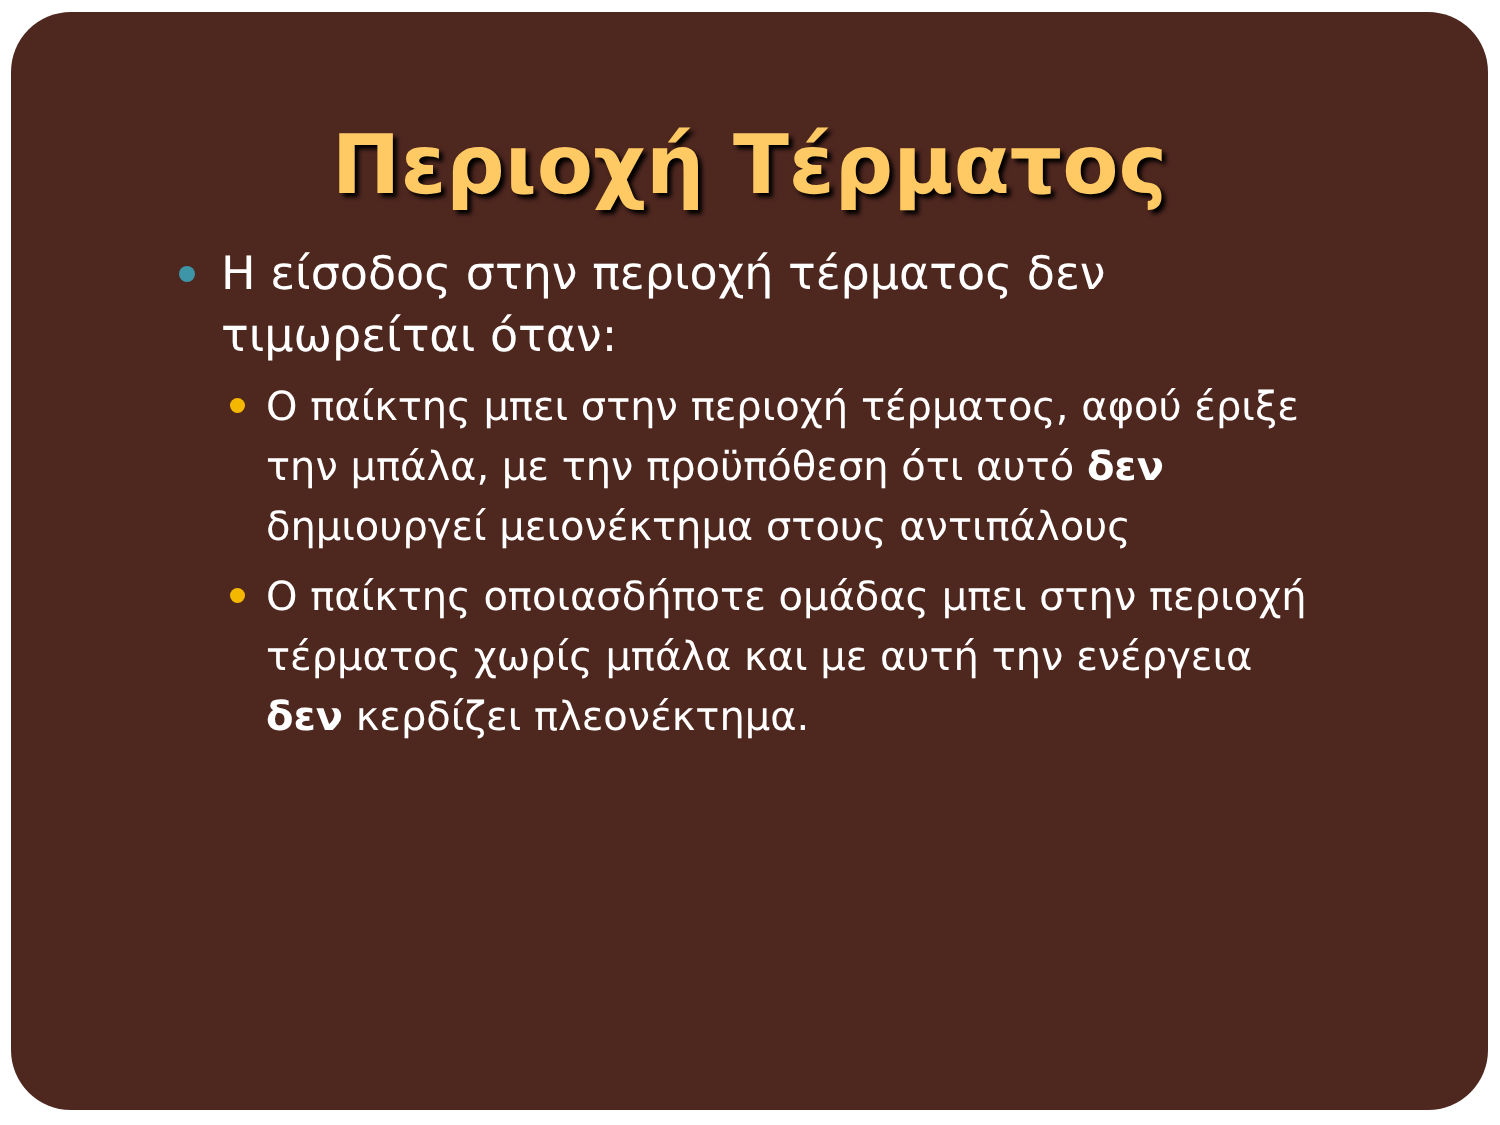Περιοχή Τέρματος
Η είσοδος στην περιοχή τέρματος δεν τιμωρείται όταν:
Ο παίκτης μπει στην περιοχή τέρματος, αφού έριξε την μπάλα, με την προϋπόθεση ότι αυτό δεν δημιουργεί μειονέκτημα στους αντιπάλους
Ο παίκτης οποιασδήποτε ομάδας μπει στην περιοχή τέρματος χωρίς μπάλα και με αυτή την ενέργεια δεν κερδίζει πλεονέκτημα.